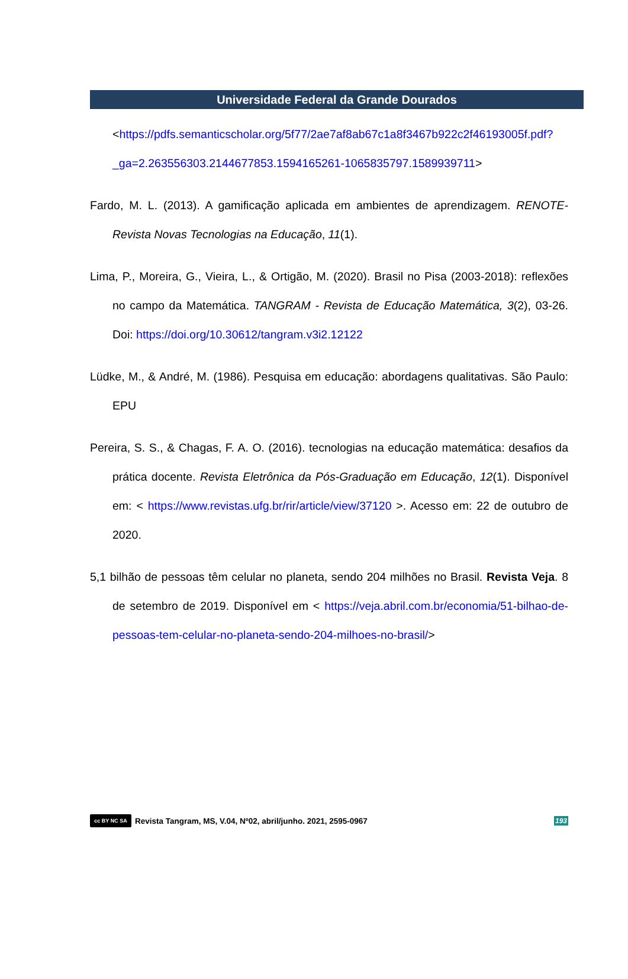Universidade Federal da Grande Dourados
<https://pdfs.semanticscholar.org/5f77/2ae7af8ab67c1a8f3467b922c2f46193005f.pdf?_ga=2.263556303.2144677853.1594165261-1065835797.1589939711>
Fardo, M. L. (2013). A gamificação aplicada em ambientes de aprendizagem. RENOTE-Revista Novas Tecnologias na Educação, 11(1).
Lima, P., Moreira, G., Vieira, L., & Ortigão, M. (2020). Brasil no Pisa (2003-2018): reflexões no campo da Matemática. TANGRAM - Revista de Educação Matemática, 3(2), 03-26. Doi: https://doi.org/10.30612/tangram.v3i2.12122
Lüdke, M., & André, M. (1986). Pesquisa em educação: abordagens qualitativas. São Paulo: EPU
Pereira, S. S., & Chagas, F. A. O. (2016). tecnologias na educação matemática: desafios da prática docente. Revista Eletrônica da Pós-Graduação em Educação, 12(1). Disponível em: < https://www.revistas.ufg.br/rir/article/view/37120 >. Acesso em: 22 de outubro de 2020.
5,1 bilhão de pessoas têm celular no planeta, sendo 204 milhões no Brasil. Revista Veja. 8 de setembro de 2019. Disponível em < https://veja.abril.com.br/economia/51-bilhao-de-pessoas-tem-celular-no-planeta-sendo-204-milhoes-no-brasil/>
cc BY NC SA Revista Tangram, MS, V.04, Nº02, abril/junho. 2021, 2595-0967 193